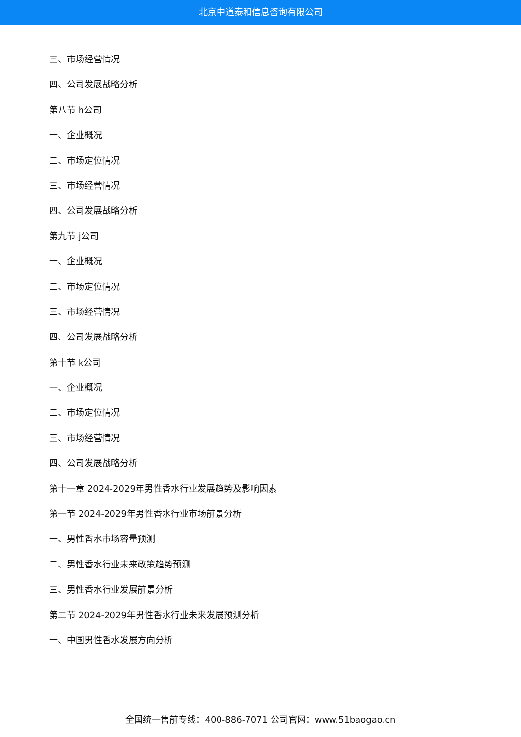北京中道泰和信息咨询有限公司
三、市场经营情况
四、公司发展战略分析
第八节 h公司
一、企业概况
二、市场定位情况
三、市场经营情况
四、公司发展战略分析
第九节 j公司
一、企业概况
二、市场定位情况
三、市场经营情况
四、公司发展战略分析
第十节 k公司
一、企业概况
二、市场定位情况
三、市场经营情况
四、公司发展战略分析
第十一章 2024-2029年男性香水行业发展趋势及影响因素
第一节 2024-2029年男性香水行业市场前景分析
一、男性香水市场容量预测
二、男性香水行业未来政策趋势预测
三、男性香水行业发展前景分析
第二节 2024-2029年男性香水行业未来发展预测分析
一、中国男性香水发展方向分析
全国统一售前专线：400-886-7071 公司官网：www.51baogao.cn